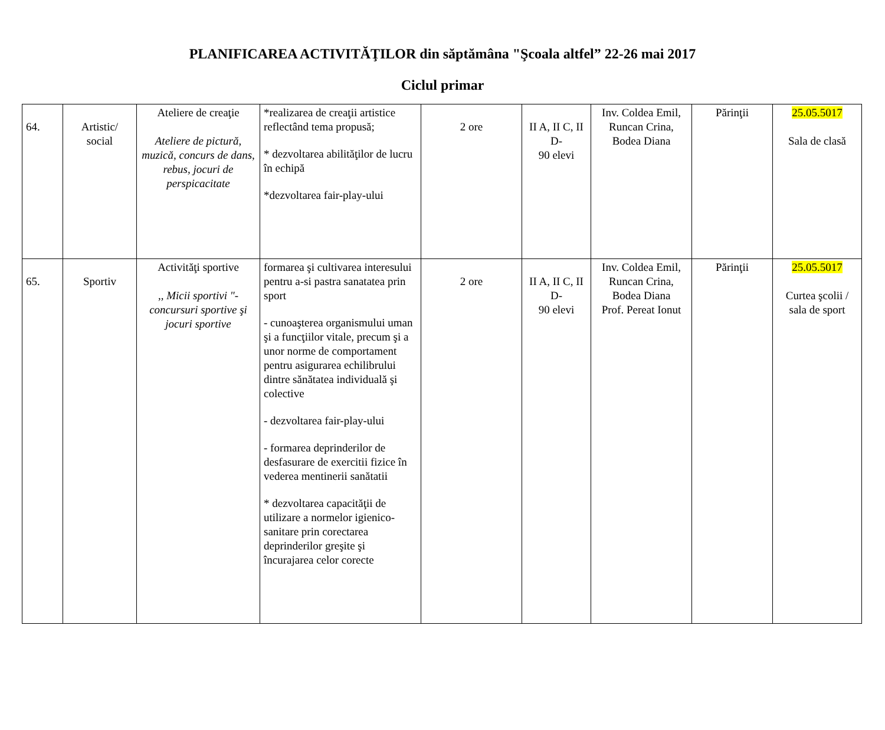PLANIFICAREA ACTIVITĂŢILOR din săptămâna "Şcoala altfel” 22-26 mai 2017
Ciclul primar
| 64. | Artistic/ social | Ateliere de creaţie Ateliere de pictură, muzică, concurs de dans, rebus, jocuri de perspicacitate | *realizarea de creaţii artistice reflectând tema propusă; * dezvoltarea abilităţilor de lucru în echipă *dezvoltarea fair-play-ului | 2 ore | II A, II C, II D- 90 elevi | Inv. Coldea Emil, Runcan Crina, Bodea Diana | Părinţii | 25.05.5017 Sala de clasă |
| 65. | Sportiv | Activităţi sportive ,, Micii sportivi "- concursuri sportive şi jocuri sportive | formarea şi cultivarea interesului pentru a-si pastra sanatatea prin sport - cunoaşterea organismului uman şi a funcţiilor vitale, precum şi a unor norme de comportament pentru asigurarea echilibrului dintre sănătatea individuală şi colective - dezvoltarea fair-play-ului - formarea deprinderilor de desfasurare de exercitii fizice în vederea mentinerii sanătatii * dezvoltarea capacităţii de utilizare a normelor igienico-sanitare prin corectarea deprinderilor greşite şi încurajarea celor corecte | 2 ore | II A, II C, II D- 90 elevi | Inv. Coldea Emil, Runcan Crina, Bodea Diana Prof. Pereat Ionut | Părinţii | 25.05.5017 Curtea şcolii / sala de sport |